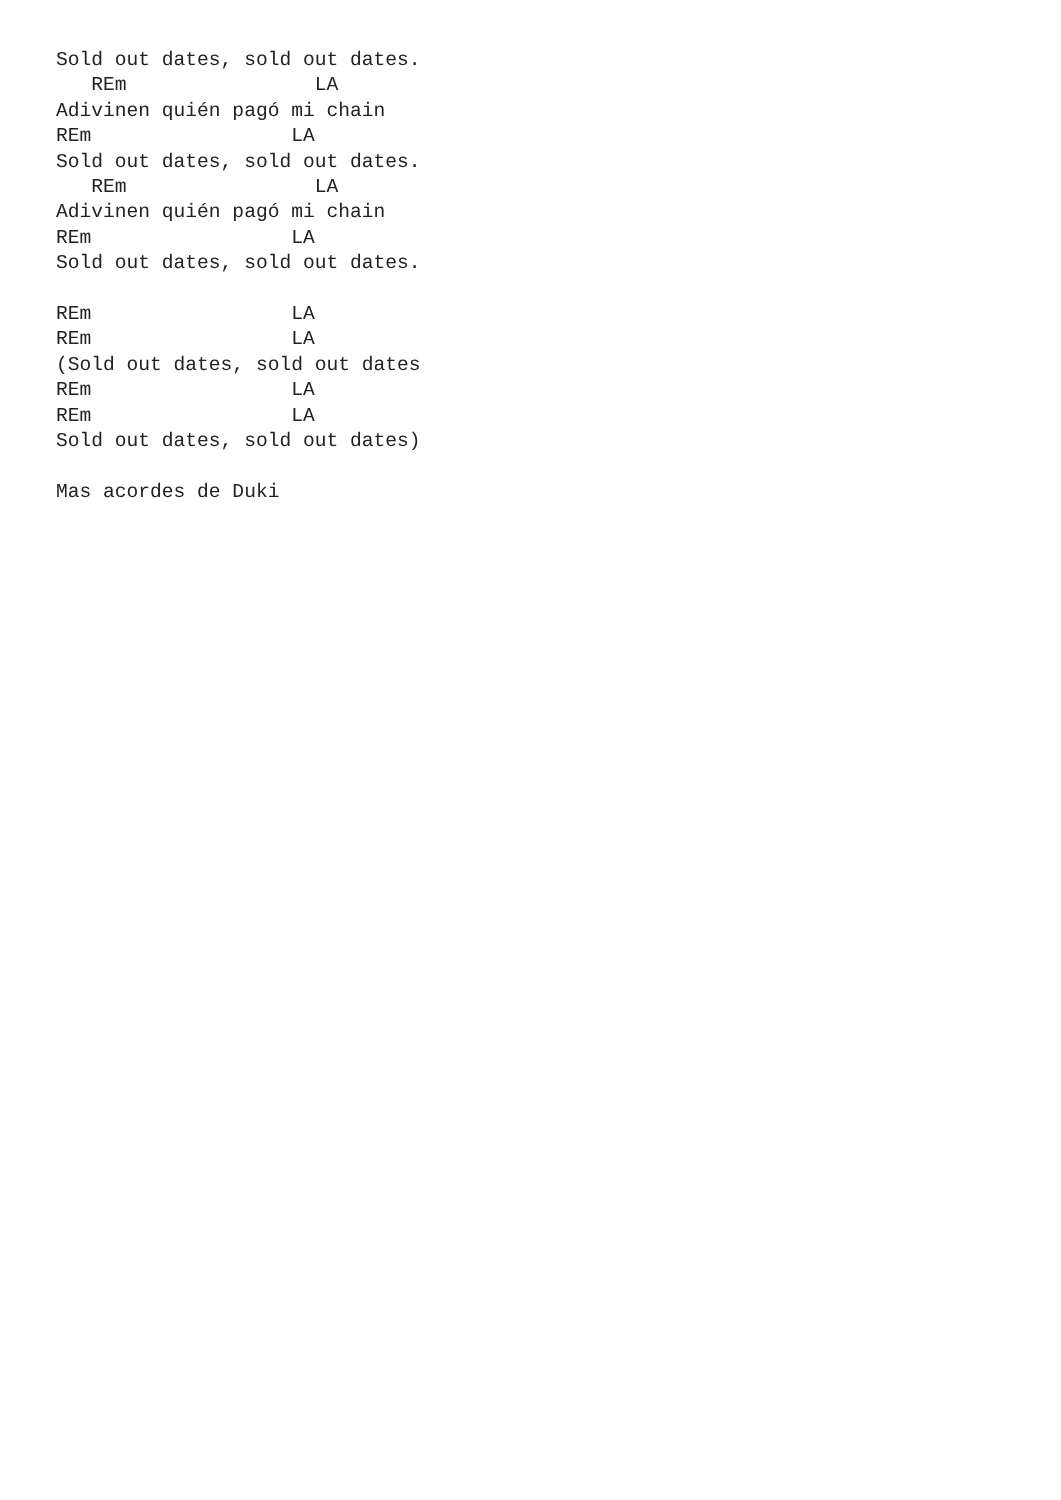Sold out dates, sold out dates.
   REm                LA
Adivinen quién pagó mi chain
REm                 LA
Sold out dates, sold out dates.
   REm                LA
Adivinen quién pagó mi chain
REm                 LA
Sold out dates, sold out dates.

REm                 LA
REm                 LA
(Sold out dates, sold out dates
REm                 LA
REm                 LA
Sold out dates, sold out dates)

Mas acordes de Duki